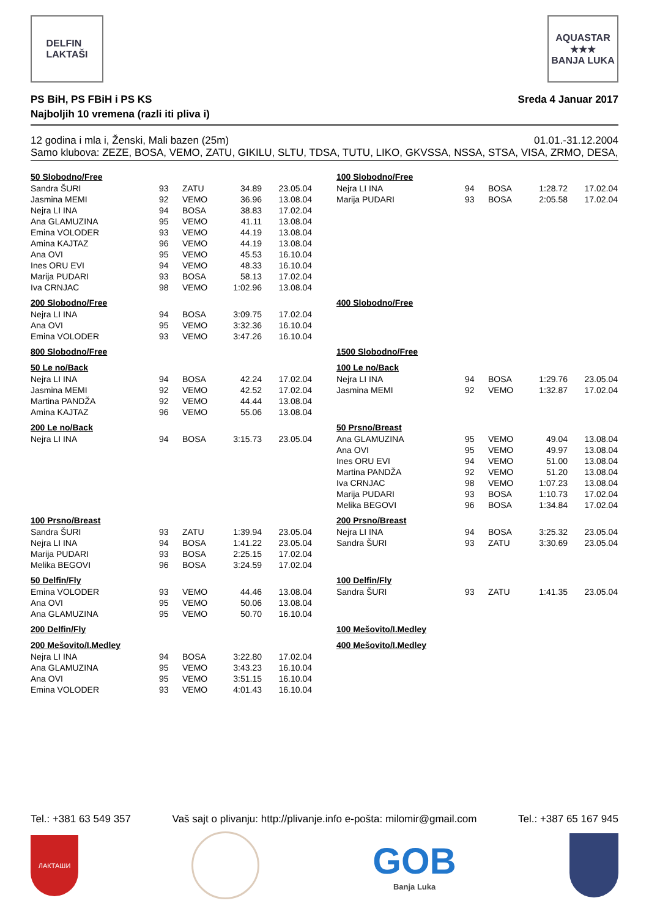DELFIN
LAKTAŠI
AQUASTAR
★★★
BANJA LUKA
PS BiH, PS FBiH i PS KS Sreda 4 Januar 2017
Najboljih 10 vremena (razli iti pliva i)
12 godina i mla i, Ženski, Mali bazen (25m) 01.01.-31.12.2004
Samo klubova: ZEZE, BOSA, VEMO, ZATU, GIKILU, SLTU, TDSA, TUTU, LIKO, GKVSSA, NSSA, STSA, VISA, ZRMO, DESA,
50 Slobodno/Free
| Sandra ŠURI | 93 | ZATU | 34.89 | 23.05.04 |
| Jasmina MEMI | 92 | VEMO | 36.96 | 13.08.04 |
| Nejra LI INA | 94 | BOSA | 38.83 | 17.02.04 |
| Ana GLAMUZINA | 95 | VEMO | 41.11 | 13.08.04 |
| Emina VOLODER | 93 | VEMO | 44.19 | 13.08.04 |
| Amina KAJTAZ | 96 | VEMO | 44.19 | 13.08.04 |
| Ana OVI | 95 | VEMO | 45.53 | 16.10.04 |
| Ines ORU EVI | 94 | VEMO | 48.33 | 16.10.04 |
| Marija PUDARI | 93 | BOSA | 58.13 | 17.02.04 |
| Iva CRNJAC | 98 | VEMO | 1:02.96 | 13.08.04 |
100 Slobodno/Free
| Nejra LI INA | 94 | BOSA | 1:28.72 | 17.02.04 |
| Marija PUDARI | 93 | BOSA | 2:05.58 | 17.02.04 |
200 Slobodno/Free
| Nejra LI INA | 94 | BOSA | 3:09.75 | 17.02.04 |
| Ana OVI | 95 | VEMO | 3:32.36 | 16.10.04 |
| Emina VOLODER | 93 | VEMO | 3:47.26 | 16.10.04 |
400 Slobodno/Free
800 Slobodno/Free
1500 Slobodno/Free
50 Le no/Back
| Nejra LI INA | 94 | BOSA | 42.24 | 17.02.04 |
| Jasmina MEMI | 92 | VEMO | 42.52 | 17.02.04 |
| Martina PANDŽA | 92 | VEMO | 44.44 | 13.08.04 |
| Amina KAJTAZ | 96 | VEMO | 55.06 | 13.08.04 |
100 Le no/Back
| Nejra LI INA | 94 | BOSA | 1:29.76 | 23.05.04 |
| Jasmina MEMI | 92 | VEMO | 1:32.87 | 17.02.04 |
200 Le no/Back
| Nejra LI INA | 94 | BOSA | 3:15.73 | 23.05.04 |
50 Prsno/Breast
| Ana GLAMUZINA | 95 | VEMO | 49.04 | 13.08.04 |
| Ana OVI | 95 | VEMO | 49.97 | 13.08.04 |
| Ines ORU EVI | 94 | VEMO | 51.00 | 13.08.04 |
| Martina PANDŽA | 92 | VEMO | 51.20 | 13.08.04 |
| Iva CRNJAC | 98 | VEMO | 1:07.23 | 13.08.04 |
| Marija PUDARI | 93 | BOSA | 1:10.73 | 17.02.04 |
| Melika BEGOVI | 96 | BOSA | 1:34.84 | 17.02.04 |
100 Prsno/Breast
| Sandra ŠURI | 93 | ZATU | 1:39.94 | 23.05.04 |
| Nejra LI INA | 94 | BOSA | 1:41.22 | 23.05.04 |
| Marija PUDARI | 93 | BOSA | 2:25.15 | 17.02.04 |
| Melika BEGOVI | 96 | BOSA | 3:24.59 | 17.02.04 |
200 Prsno/Breast
| Nejra LI INA | 94 | BOSA | 3:25.32 | 23.05.04 |
| Sandra ŠURI | 93 | ZATU | 3:30.69 | 23.05.04 |
50 Delfin/Fly
| Emina VOLODER | 93 | VEMO | 44.46 | 13.08.04 |
| Ana OVI | 95 | VEMO | 50.06 | 13.08.04 |
| Ana GLAMUZINA | 95 | VEMO | 50.70 | 16.10.04 |
100 Delfin/Fly
| Sandra ŠURI | 93 | ZATU | 1:41.35 | 23.05.04 |
200 Delfin/Fly
100 Mešovito/I.Medley
200 Mešovito/I.Medley
| Nejra LI INA | 94 | BOSA | 3:22.80 | 17.02.04 |
| Ana GLAMUZINA | 95 | VEMO | 3:43.23 | 16.10.04 |
| Ana OVI | 95 | VEMO | 3:51.15 | 16.10.04 |
| Emina VOLODER | 93 | VEMO | 4:01.43 | 16.10.04 |
400 Mešovito/I.Medley
Tel.: +381 63 549 357 Vaš sajt o plivanju: http://plivanje.info e-pošta: milomir@gmail.com Tel.: +387 65 167 945
ЛАКТАШИ
GOB
Banja Luka